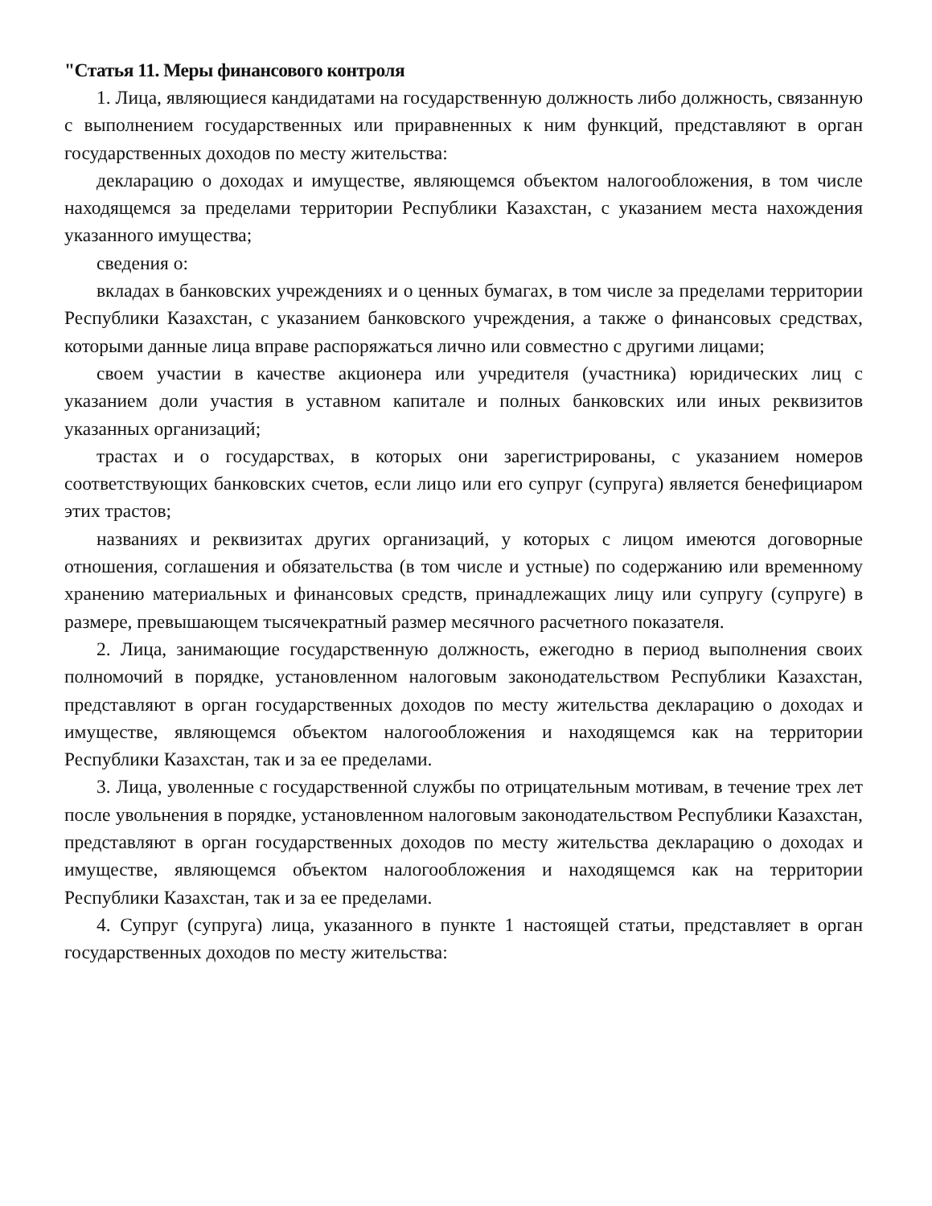"Статья 11. Меры финансового контроля
1. Лица, являющиеся кандидатами на государственную должность либо должность, связанную с выполнением государственных или приравненных к ним функций, представляют в орган государственных доходов по месту жительства:
декларацию о доходах и имуществе, являющемся объектом налогообложения, в том числе находящемся за пределами территории Республики Казахстан, с указанием места нахождения указанного имущества;
сведения о:
вкладах в банковских учреждениях и о ценных бумагах, в том числе за пределами территории Республики Казахстан, с указанием банковского учреждения, а также о финансовых средствах, которыми данные лица вправе распоряжаться лично или совместно с другими лицами;
своем участии в качестве акционера или учредителя (участника) юридических лиц с указанием доли участия в уставном капитале и полных банковских или иных реквизитов указанных организаций;
трастах и о государствах, в которых они зарегистрированы, с указанием номеров соответствующих банковских счетов, если лицо или его супруг (супруга) является бенефициаром этих трастов;
названиях и реквизитах других организаций, у которых с лицом имеются договорные отношения, соглашения и обязательства (в том числе и устные) по содержанию или временному хранению материальных и финансовых средств, принадлежащих лицу или супругу (супруге) в размере, превышающем тысячекратный размер месячного расчетного показателя.
2. Лица, занимающие государственную должность, ежегодно в период выполнения своих полномочий в порядке, установленном налоговым законодательством Республики Казахстан, представляют в орган государственных доходов по месту жительства декларацию о доходах и имуществе, являющемся объектом налогообложения и находящемся как на территории Республики Казахстан, так и за ее пределами.
3. Лица, уволенные с государственной службы по отрицательным мотивам, в течение трех лет после увольнения в порядке, установленном налоговым законодательством Республики Казахстан, представляют в орган государственных доходов по месту жительства декларацию о доходах и имуществе, являющемся объектом налогообложения и находящемся как на территории Республики Казахстан, так и за ее пределами.
4. Супруг (супруга) лица, указанного в пункте 1 настоящей статьи, представляет в орган государственных доходов по месту жительства: